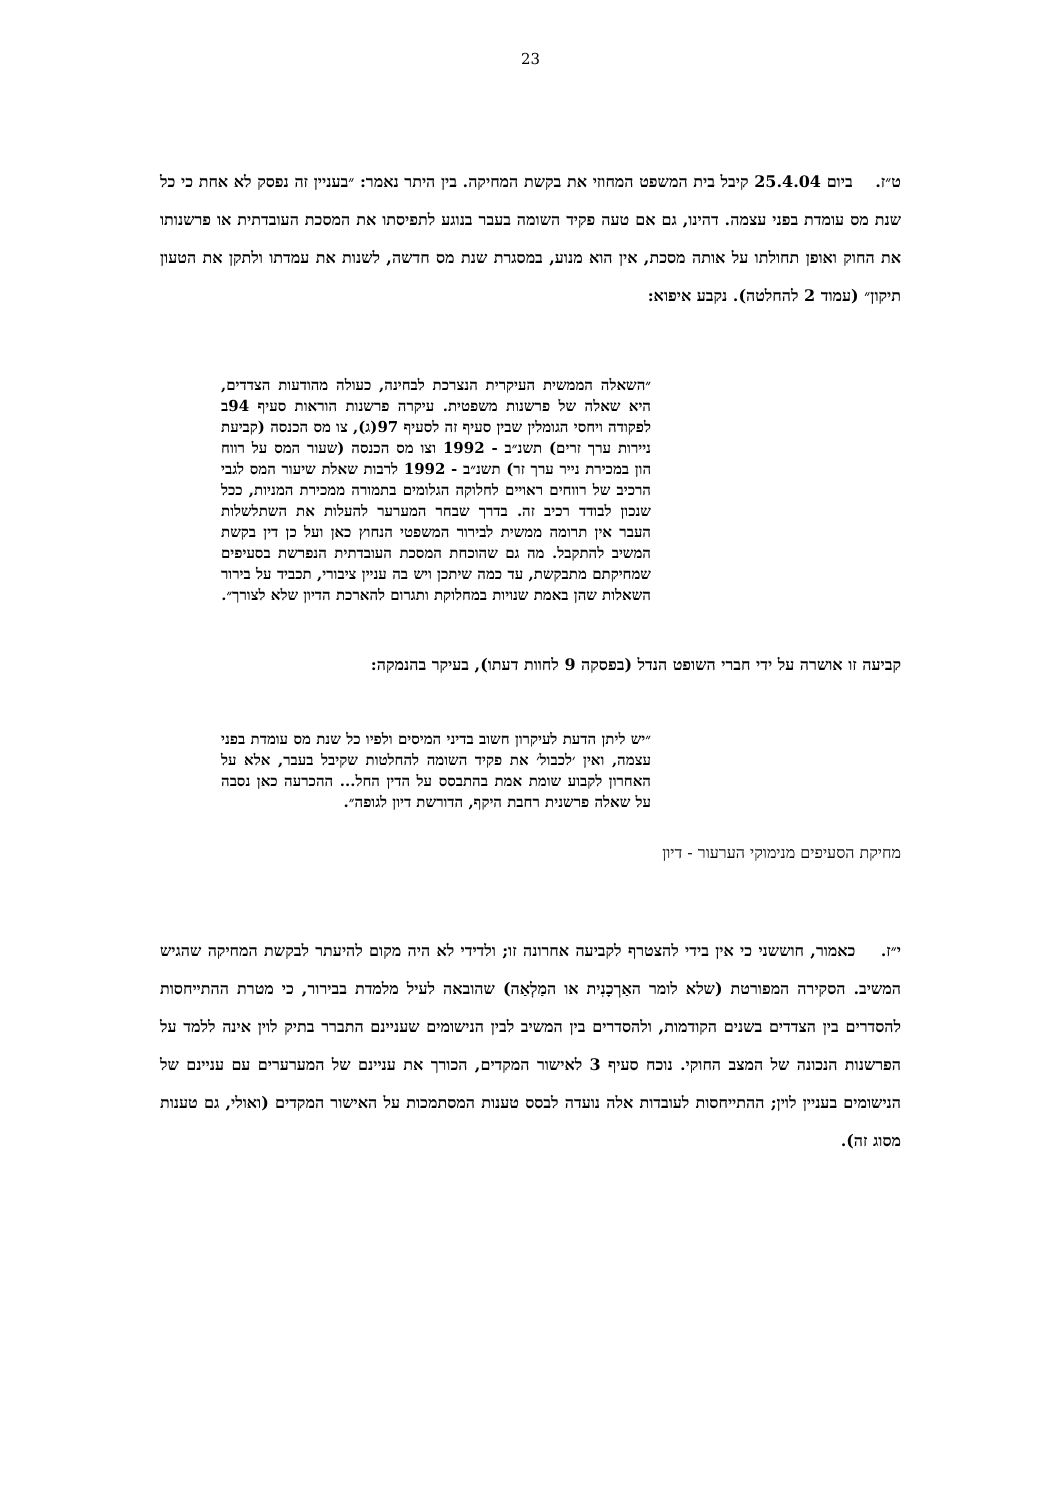23
ט״ז. ביום 25.4.04 קיבל בית המשפט המחוזי את בקשת המחיקה. בין היתר נאמר: ״בעניין זה נפסק לא אחת כי כל שנת מס עומדת בפני עצמה. דהינו, גם אם טעה פקיד השומה בעבר בנוגע לתפיסתו את המסכת העובדתית או פרשנותו את החוק ואופן תחולתו על אותה מסכת, אין הוא מנוע, במסגרת שנת מס חדשה, לשנות את עמדתו ולתקן את הטעון תיקון״ (עמוד 2 להחלטה). נקבע איפוא:
״השאלה הממשית העיקרית הנצרכת לבחינה, כעולה מהודעות הצדדים, היא שאלה של פרשנות משפטית. עיקרה פרשנות הוראות סעיף 94ב לפקודה ויחסי הגומלין שבין סעיף זה לסעיף 97(ג), צו מס הכנסה (קביעת ניירות ערך זרים) תשנ״ב - 1992 וצו מס הכנסה (שעור המס על רווח הון במכירת נייר ערך זר) תשנ״ב - 1992 לרבות שאלת שיעור המס לגבי הרכיב של רווחים ראויים לחלוקה הגלומים בתמורה ממכירת המניות, ככל שנכון לבודד רכיב זה. בדרך שבחר המערער להעלות את השתלשלות העבר אין תרומה ממשית לבירור המשפטי הנחוץ כאן ועל כן דין בקשת המשיב להתקבל. מה גם שהוכחת המסכת העובדתית הנפרשת בסעיפים שמחיקתם מתבקשת, עד כמה שיתכן ויש בה עניין ציבורי, תכביד על בירור השאלות שהן באמת שנויות במחלוקת ותגרום להארכת הדיון שלא לצורך״.
קביעה זו אושרה על ידי חברי השופט הנדל (בפסקה 9 לחוות דעתו), בעיקר בהנמקה:
״יש ליתן הדעת לעיקרון חשוב בדיני המיסים ולפיו כל שנת מס עומדת בפני עצמה, ואין ׳לכבול׳ את פקיד השומה להחלטות שקיבל בעבר, אלא על האחרון לקבוע שומת אמת בהתבסס על הדין החל... ההכרעה כאן נסבה על שאלה פרשנית רחבת היקף, הדורשת דיון לגופה״.
מחיקת הסעיפים מנימוקי הערעור - דיון
י״ז. כאמור, חוששני כי אין בידי להצטרף לקביעה אחרונה זו; ולדידי לא היה מקום להיעתר לבקשת המחיקה שהגיש המשיב. הסקירה המפורטת (שלא לומר האַרְכָנִית או המַלְאַה) שהובאה לעיל מלמדת בבירור, כי מטרת ההתייחסות להסדרים בין הצדדים בשנים הקודמות, ולהסדרים בין המשיב לבין הנישומים שעניינם התברר בתיק לוין אינה ללמד על הפרשנות הנכונה של המצב החוקי. נוכח סעיף 3 לאישור המקדים, הכורך את עניינם של המערערים עם עניינם של הנישומים בעניין לוין; ההתייחסות לעובדות אלה נועדה לבסס טענות המסתמכות על האישור המקדים (ואולי, גם טענות מסוג זה).